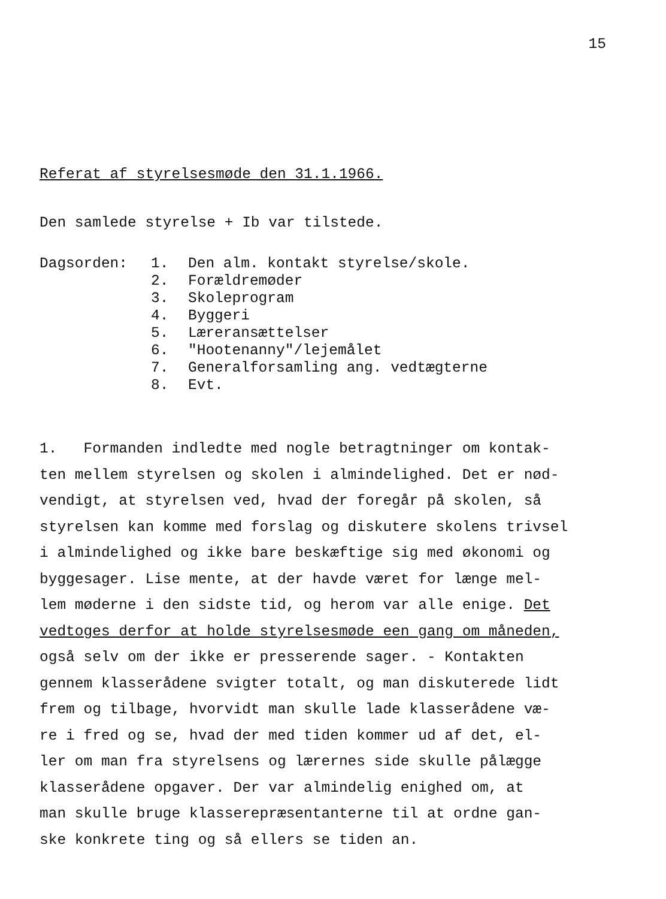15
Referat af styrelsesmøde den 31.1.1966.
Den samlede styrelse + Ib var tilstede.
Dagsorden: 1. Den alm. kontakt styrelse/skole.
2. Forældremøder
3. Skoleprogram
4. Byggeri
5. Læreransættelser
6. "Hootenanny"/lejemålet
7. Generalforsamling ang. vedtægterne
8. Evt.
1. Formanden indledte med nogle betragtninger om kontak-
ten mellem styrelsen og skolen i almindelighed. Det er nød-
vendigt, at styrelsen ved, hvad der foregår på skolen, så
styrelsen kan komme med forslag og diskutere skolens trivsel
i almindelighed og ikke bare beskæftige sig med økonomi og
byggesager. Lise mente, at der havde været for længe mel-
lem møderne i den sidste tid, og herom var alle enige. Det
vedtoges derfor at holde styrelsesmøde een gang om måneden,
også selv om der ikke er presserende sager. - Kontakten
gennem klasserådene svigter totalt, og man diskuterede lidt
frem og tilbage, hvorvidt man skulle lade klasserådene væ-
re i fred og se, hvad der med tiden kommer ud af det, el-
ler om man fra styrelsens og lærernes side skulle pålægge
klasserådene opgaver. Der var almindelig enighed om, at
man skulle bruge klasserepræsentanterne til at ordne gan-
ske konkrete ting og så ellers se tiden an.